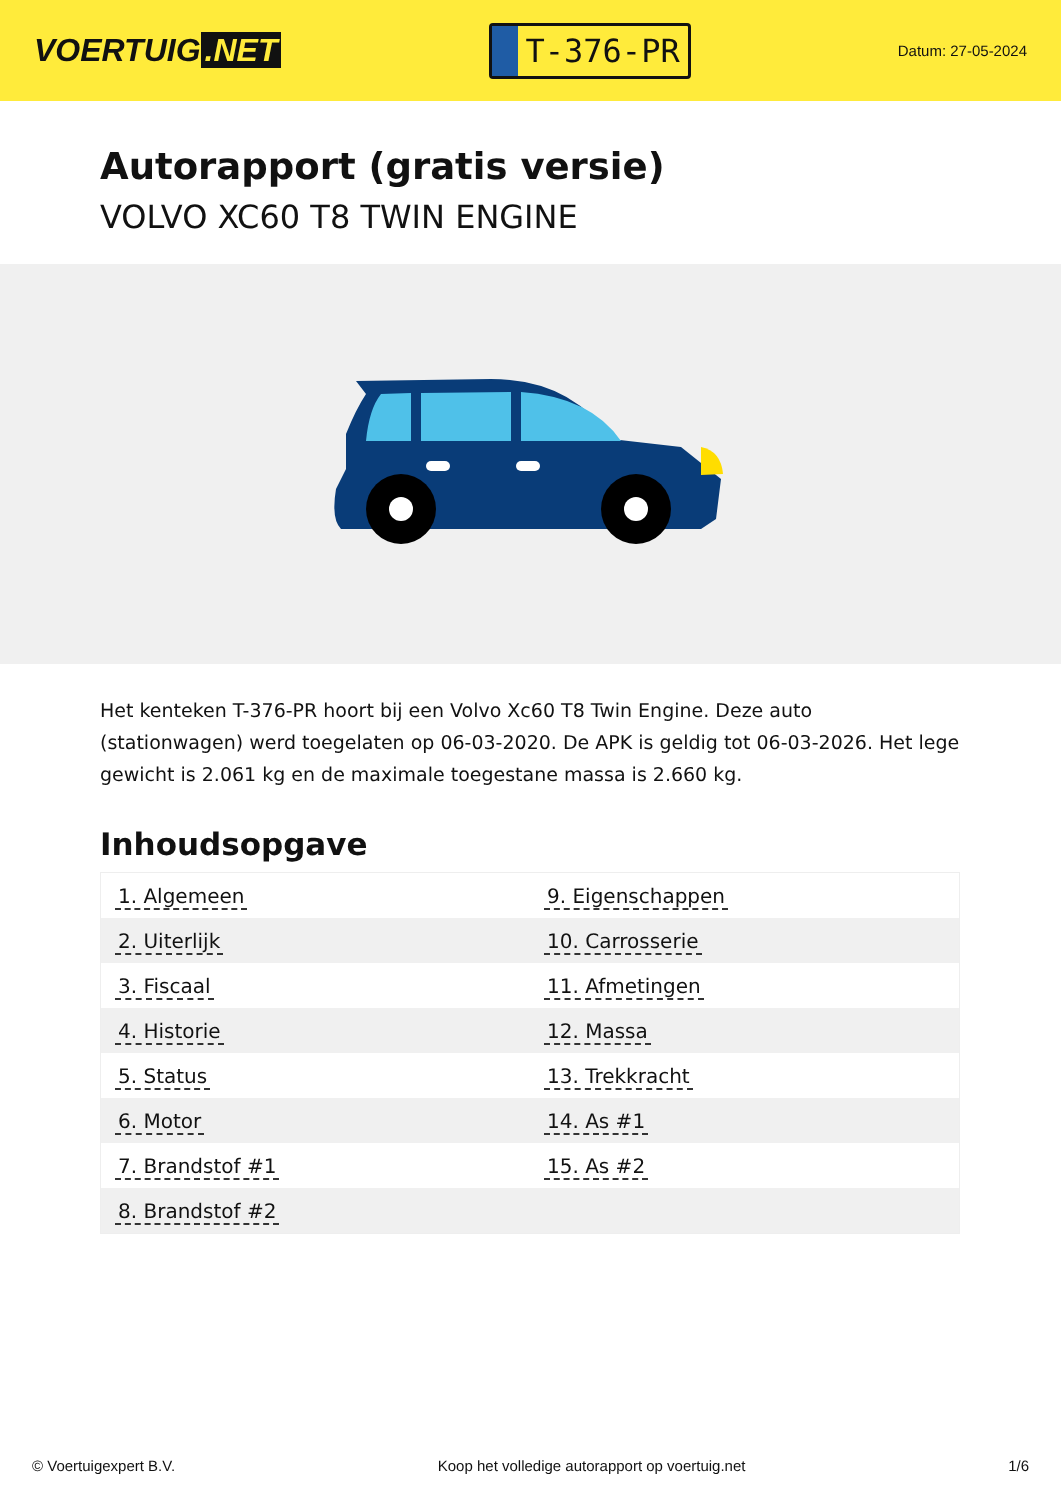VOERTUIG.NET
T-376-PR
Datum: 27-05-2024
Autorapport (gratis versie)
VOLVO XC60 T8 TWIN ENGINE
Het kenteken T-376-PR hoort bij een Volvo Xc60 T8 Twin Engine. Deze auto (stationwagen) werd toegelaten op 06-03-2020. De APK is geldig tot 06-03-2026. Het lege gewicht is 2.061 kg en de maximale toegestane massa is 2.660 kg.
Inhoudsopgave
| 1. Algemeen | 9. Eigenschappen |
| 2. Uiterlijk | 10. Carrosserie |
| 3. Fiscaal | 11. Afmetingen |
| 4. Historie | 12. Massa |
| 5. Status | 13. Trekkracht |
| 6. Motor | 14. As #1 |
| 7. Brandstof #1 | 15. As #2 |
| 8. Brandstof #2 | |
© Voertuigexpert B.V. Koop het volledige autorapport op voertuig.net 1/6